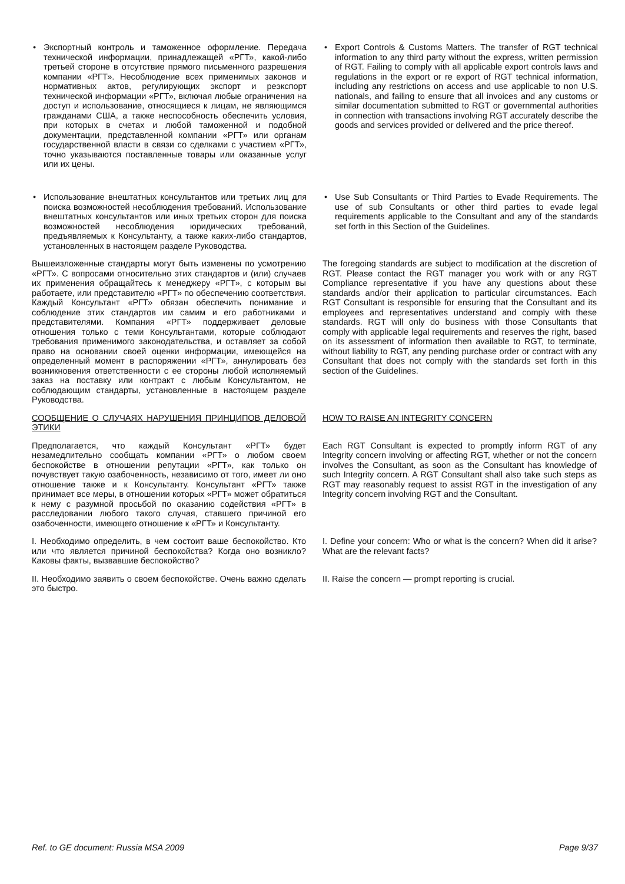• Экспортный контроль и таможенное оформление. Передача технической информации, принадлежащей «РГТ», какой-либо третьей стороне в отсутствие прямого письменного разрешения компании «РГТ». Несоблюдение всех применимых законов и нормативных актов, регулирующих экспорт и реэкспорт технической информации «РГТ», включая любые ограничения на доступ и использование, относящиеся к лицам, не являющимся гражданами США, а также неспособность обеспечить условия, при которых в счетах и любой таможенной и подобной документации, представленной компании «РГТ» или органам государственной власти в связи со сделками с участием «РГТ», точно указываются поставленные товары или оказанные услуг или их цены.
• Export Controls & Customs Matters. The transfer of RGT technical information to any third party without the express, written permission of RGT. Failing to comply with all applicable export controls laws and regulations in the export or re export of RGT technical information, including any restrictions on access and use applicable to non U.S. nationals, and failing to ensure that all invoices and any customs or similar documentation submitted to RGT or governmental authorities in connection with transactions involving RGT accurately describe the goods and services provided or delivered and the price thereof.
• Использование внештатных консультантов или третьих лиц для поиска возможностей несоблюдения требований. Использование внештатных консультантов или иных третьих сторон для поиска возможностей несоблюдения юридических требований, предъявляемых к Консультанту, а также каких-либо стандартов, установленных в настоящем разделе Руководства.
• Use Sub Consultants or Third Parties to Evade Requirements. The use of sub Consultants or other third parties to evade legal requirements applicable to the Consultant and any of the standards set forth in this Section of the Guidelines.
Вышеизложенные стандарты могут быть изменены по усмотрению «РГТ». С вопросами относительно этих стандартов и (или) случаев их применения обращайтесь к менеджеру «РГТ», с которым вы работаете, или представителю «РГТ» по обеспечению соответствия. Каждый Консультант «РГТ» обязан обеспечить понимание и соблюдение этих стандартов им самим и его работниками и представителями. Компания «РГТ» поддерживает деловые отношения только с теми Консультантами, которые соблюдают требования применимого законодательства, и оставляет за собой право на основании своей оценки информации, имеющейся на определенный момент в распоряжении «РГТ», аннулировать без возникновения ответственности с ее стороны любой исполняемый заказ на поставку или контракт с любым Консультантом, не соблюдающим стандарты, установленные в настоящем разделе Руководства.
The foregoing standards are subject to modification at the discretion of RGT. Please contact the RGT manager you work with or any RGT Compliance representative if you have any questions about these standards and/or their application to particular circumstances. Each RGT Consultant is responsible for ensuring that the Consultant and its employees and representatives understand and comply with these standards. RGT will only do business with those Consultants that comply with applicable legal requirements and reserves the right, based on its assessment of information then available to RGT, to terminate, without liability to RGT, any pending purchase order or contract with any Consultant that does not comply with the standards set forth in this section of the Guidelines.
СООБЩЕНИЕ О СЛУЧАЯХ НАРУШЕНИЯ ПРИНЦИПОВ ДЕЛОВОЙ ЭТИКИ HOW TO RAISE AN INTEGRITY CONCERN
Предполагается, что каждый Консультант «РГТ» будет незамедлительно сообщать компании «РГТ» о любом своем беспокойстве в отношении репутации «РГТ», как только он почувствует такую озабоченность, независимо от того, имеет ли оно отношение также и к Консультанту. Консультант «РГТ» также принимает все меры, в отношении которых «РГТ» может обратиться к нему с разумной просьбой по оказанию содействия «РГТ» в расследовании любого такого случая, ставшего причиной его озабоченности, имеющего отношение к «РГТ» и Консультанту.
Each RGT Consultant is expected to promptly inform RGT of any Integrity concern involving or affecting RGT, whether or not the concern involves the Consultant, as soon as the Consultant has knowledge of such Integrity concern. A RGT Consultant shall also take such steps as RGT may reasonably request to assist RGT in the investigation of any Integrity concern involving RGT and the Consultant.
I. Необходимо определить, в чем состоит ваше беспокойство. Кто или что является причиной беспокойства? Когда оно возникло? Каковы факты, вызвавшие беспокойство?
I. Define your concern: Who or what is the concern? When did it arise? What are the relevant facts?
II. Необходимо заявить о своем беспокойстве. Очень важно сделать это быстро.
II. Raise the concern — prompt reporting is crucial.
Ref. to GE document: Russia MSA 2009 Page 9/37